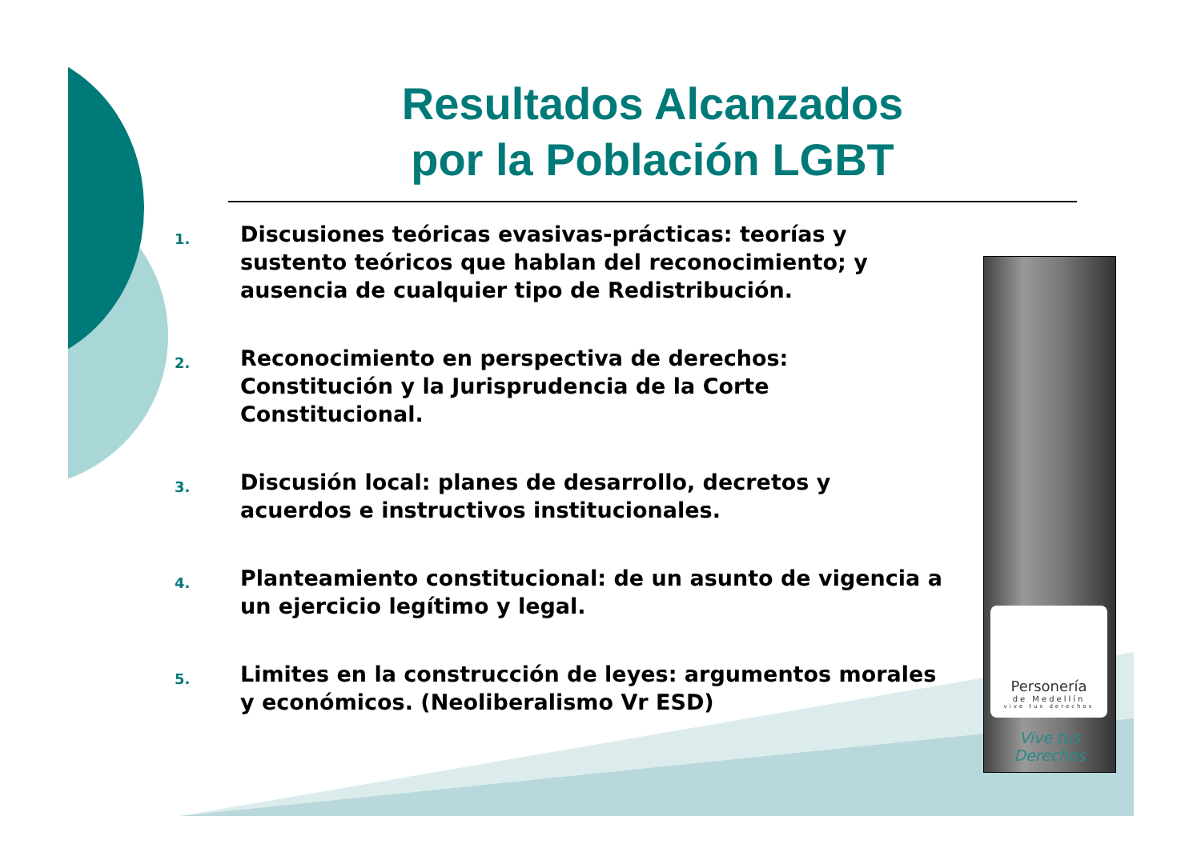Resultados Alcanzados
por la Población LGBT
1. Discusiones teóricas evasivas-prácticas: teorías y sustento teóricos que hablan del reconocimiento; y ausencia de cualquier tipo de Redistribución.
2. Reconocimiento en perspectiva de derechos: Constitución y la Jurisprudencia de la Corte Constitucional.
3. Discusión local: planes de desarrollo, decretos y acuerdos e instructivos institucionales.
4. Planteamiento constitucional: de un asunto de vigencia a un ejercicio legítimo y legal.
5. Limites en la construcción de leyes: argumentos morales y económicos. (Neoliberalismo Vr ESD)
Personería
de Medellín
vive tus derechos
Vive tus
Derechos